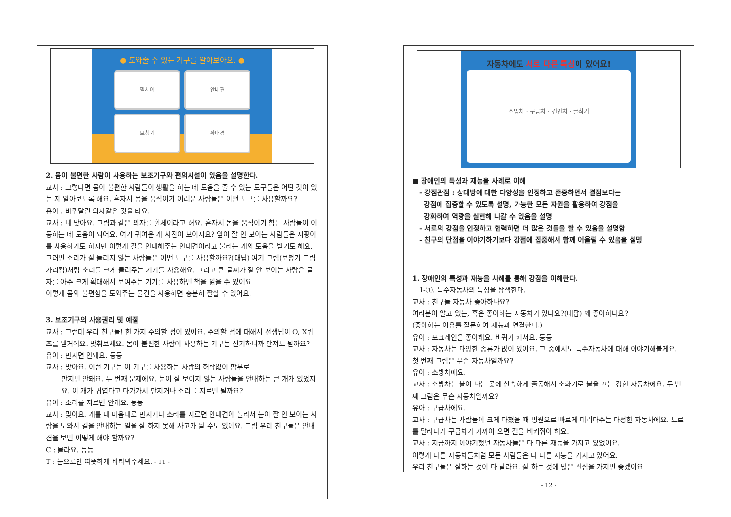● 도와줄 수 있는 기구를 알아보아요. ●
휠체어
안내견
보청기
확대경
2. 몸이 불편한 사람이 사용하는 보조기구와 편의시설이 있음을 설명한다.
교사 : 그렇다면 몸이 불편한 사람들이 생활을 하는 데 도움을 줄 수 있는 도구들은 어떤 것이 있는 지 알아보도록 해요. 혼자서 몸을 움직이기 어려운 사람들은 어떤 도구를 사용할까요?
유아 : 바퀴달린 의자같은 것을 타요.
교사 : 네 맞아요. 그림과 같은 의자를 휠체어라고 해요. 혼자서 몸을 움직이기 힘든 사람들이 이동하는 데 도움이 되어요. 여기 귀여운 개 사진이 보이지요? 앞이 잘 안 보이는 사람들은 지팡이를 사용하기도 하지만 이렇게 길을 안내해주는 안내견이라고 불리는 개의 도움을 받기도 해요. 그러면 소리가 잘 들리지 않는 사람들은 어떤 도구를 사용할까요?(대답) 여기 그림(보청기 그림 가리킴)처럼 소리를 크게 들려주는 기기를 사용해요. 그리고 큰 글씨가 잘 안 보이는 사람은 글자를 아주 크게 확대해서 보여주는 기기를 사용하면 책을 읽을 수 있어요
이렇게 몸의 불편함을 도와주는 물건을 사용하면 충분히 잘할 수 있어요.
3. 보조기구의 사용권리 및 예절
교사 : 그런데 우리 친구들! 한 가지 주의할 점이 있어요. 주의할 점에 대해서 선생님이 O, X퀴즈를 낼거에요. 맞춰보세요. 몸이 불편한 사람이 사용하는 기구는 신기하니까 만져도 될까요?
유아 : 만지면 안돼요. 등등
교사 : 맞아요. 이런 기구는 이 기구를 사용하는 사람의 허락없이 함부로
만지면 안돼요. 두 번째 문제에요. 눈이 잘 보이지 않는 사람들을 안내하는 큰 개가 있었지요. 이 개가 귀엽다고 다가가서 만지거나 소리를 지르면 될까요?
유아 : 소리를 지르면 안돼요. 등등
교사 : 맞아요. 개를 내 마음대로 만지거나 소리를 지르면 안내견이 놀라서 눈이 잘 안 보이는 사람을 도와서 길을 안내하는 일을 잘 하지 못해 사고가 날 수도 있어요. 그럼 우리 친구들은 안내견을 보면 어떻게 해야 할까요?
C : 몰라요. 등등
T : 눈으로만 따뜻하게 바라봐주세요. - 11 -
자동차에도 서로 다른 특성이 있어요!
소방차 · 구급차 · 견인차 · 굴착기
■ 장애인의 특성과 재능을 사례로 이해
- 강점관점 : 상대방에 대한 다양성을 인정하고 존중하면서 결점보다는
강점에 집중할 수 있도록 설명, 가능한 모든 자원을 활용하여 강점을
강화하여 역량을 실현해 나갈 수 있음을 설명
- 서로의 강점을 인정하고 협력하면 더 많은 것들을 할 수 있음을 설명함
- 친구의 단점을 이야기하기보다 강점에 집중해서 함께 어울릴 수 있음을 설명
1. 장애인의 특성과 재능을 사례를 통해 강점을 이해한다.
1-①. 특수자동차의 특성을 탐색한다.
교사 : 친구들 자동차 좋아하나요?
여러분이 알고 있는, 혹은 좋아하는 자동차가 있나요?(대답) 왜 좋아하나요?
(좋아하는 이유를 질문하여 재능과 연결한다.)
유아 : 포크레인을 좋아해요. 바퀴가 커서요. 등등
교사 : 자동차는 다양한 종류가 많이 있어요. 그 중에서도 특수자동차에 대해 이야기해볼게요. 첫 번째 그림은 무슨 자동차일까요?
유아 : 소방차에요.
교사 : 소방차는 불이 나는 곳에 신속하게 출동해서 소화기로 불을 끄는 강한 자동차에요. 두 번째 그림은 무슨 자동차일까요?
유아 : 구급차에요.
교사 : 구급차는 사람들이 크게 다쳤을 때 병원으로 빠르게 데려다주는 다정한 자동차에요. 도로를 달라다가 구급차가 가까이 오면 길을 비켜줘야 해요.
교사 : 지금까지 이야기했던 자동차들은 다 다른 재능을 가지고 있었어요.
이렇게 다른 자동차들처럼 모든 사람들은 다 다른 재능을 가지고 있어요.
우리 친구들은 잘하는 것이 다 달라요. 잘 하는 것에 많은 관심을 가지면 좋겠어요
- 12 -